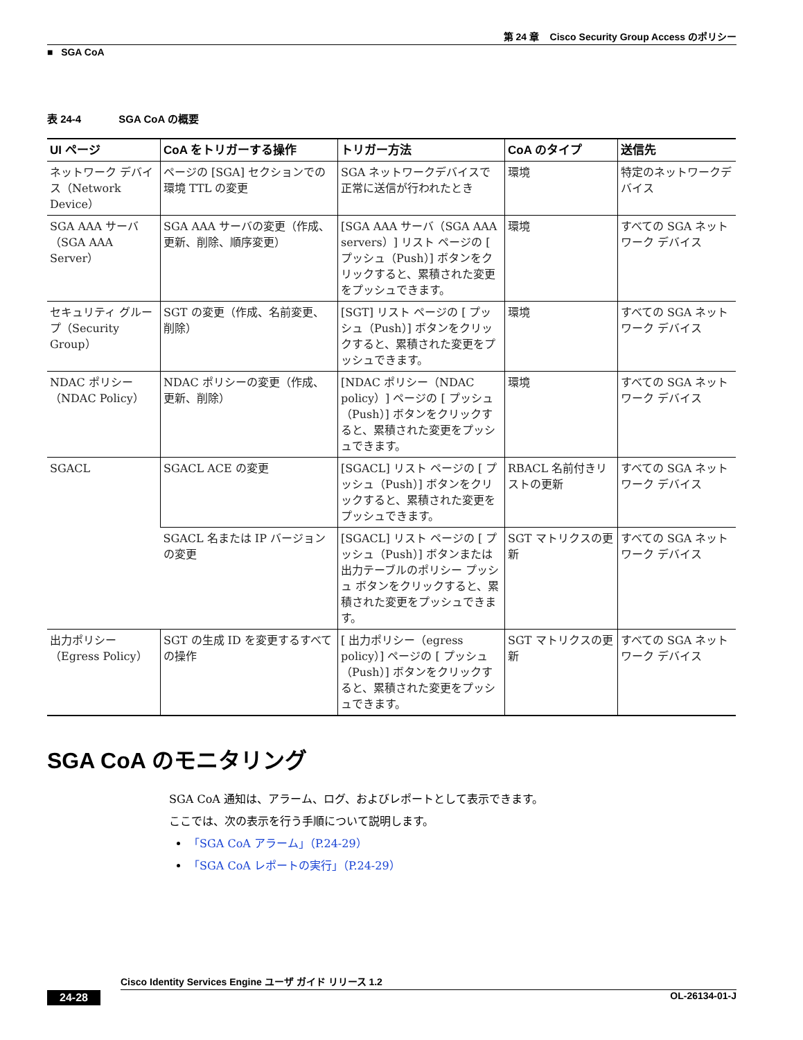第 24 章 Cisco Security Group Access のポリシー
■ SGA CoA
表 24-4 SGA CoA の概要
| UI ページ | CoA をトリガーする操作 | トリガー方法 | CoA のタイプ | 送信先 |
| --- | --- | --- | --- | --- |
| ネットワーク デバイス（Network Device） | ページの [SGA] セクションでの環境 TTL の変更 | SGA ネットワークデバイスで正常に送信が行われたとき | 環境 | 特定のネットワークデバイス |
| SGA AAA サーバ（SGA AAA Server） | SGA AAA サーバの変更（作成、更新、削除、順序変更） | [SGA AAA サーバ（SGA AAA servers）] リスト ページの [ プッシュ（Push）] ボタンをクリックすると、累積された変更をプッシュできます。 | 環境 | すべての SGA ネットワーク デバイス |
| セキュリティ グループ（Security Group） | SGT の変更（作成、名前変更、削除） | [SGT] リスト ページの [ プッシュ（Push）] ボタンをクリックすると、累積された変更をプッシュできます。 | 環境 | すべての SGA ネットワーク デバイス |
| NDAC ポリシー（NDAC Policy） | NDAC ポリシーの変更（作成、更新、削除） | [NDAC ポリシー（NDAC policy）] ページの [ プッシュ（Push）] ボタンをクリックすると、累積された変更をプッシュできます。 | 環境 | すべての SGA ネットワーク デバイス |
| SGACL | SGACL ACE の変更 | [SGACL] リスト ページの [ プッシュ（Push）] ボタンをクリックすると、累積された変更をプッシュできます。 | RBACL 名前付きリストの更新 | すべての SGA ネットワーク デバイス |
| | SGACL 名または IP バージョンの変更 | [SGACL] リスト ページの [ プッシュ（Push）] ボタンまたは出力テーブルのポリシー プッシュ ボタンをクリックすると、累積された変更をプッシュできます。 | SGT マトリクスの更新 | すべての SGA ネットワーク デバイス |
| 出力ポリシー（Egress Policy） | SGT の生成 ID を変更するすべての操作 | [ 出力ポリシー（egress policy）] ページの [ プッシュ（Push）] ボタンをクリックすると、累積された変更をプッシュできます。 | SGT マトリクスの更新 | すべての SGA ネットワーク デバイス |
SGA CoA のモニタリング
SGA CoA 通知は、アラーム、ログ、およびレポートとして表示できます。
ここでは、次の表示を行う手順について説明します。
「SGA CoA アラーム」（P.24-29）
「SGA CoA レポートの実行」（P.24-29）
Cisco Identity Services Engine ユーザ ガイド リリース 1.2
24-28 OL-26134-01-J